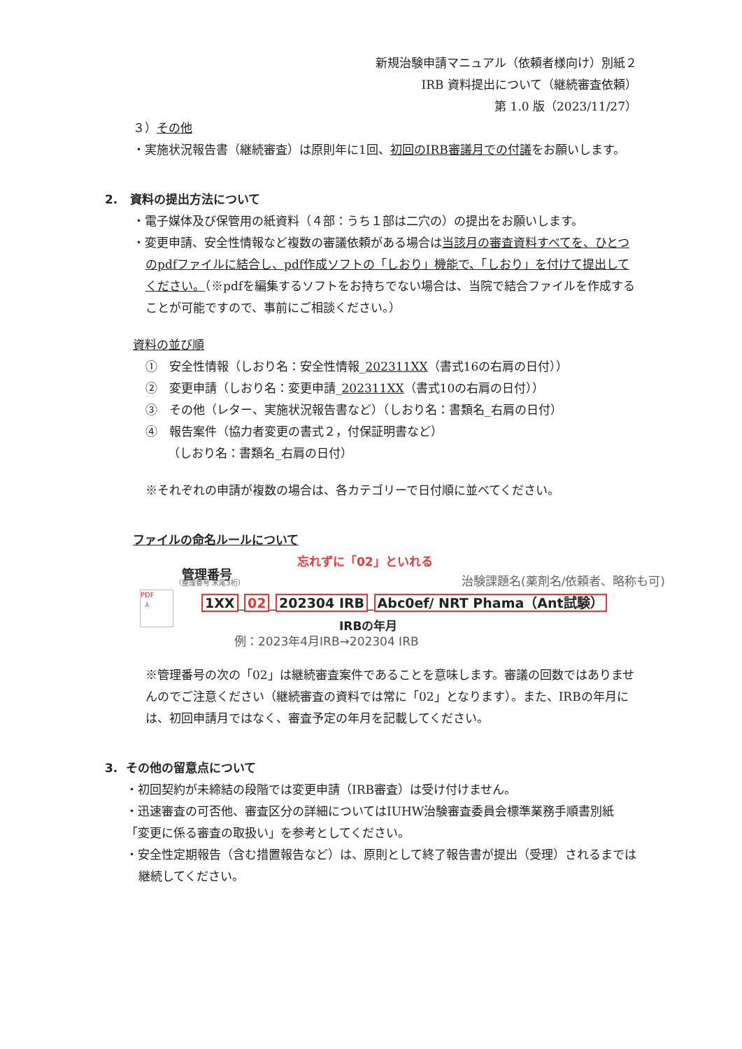新規治験申請マニュアル（依頼者様向け）別紙２
IRB 資料提出について（継続審査依頼）
第 1.0 版（2023/11/27）
３）その他
・実施状況報告書（継続審査）は原則年に1回、初回のIRB審議月での付議をお願いします。
2. 資料の提出方法について
・電子媒体及び保管用の紙資料（４部：うち１部は二穴の）の提出をお願いします。
・変更申請、安全性情報など複数の審議依頼がある場合は当該月の審査資料すべてを、ひとつのpdfファイルに結合し、pdf作成ソフトの「しおり」機能で、「しおり」を付けて提出してください。（※pdfを編集するソフトをお持ちでない場合は、当院で結合ファイルを作成することが可能ですので、事前にご相談ください。）
資料の並び順
①　安全性情報（しおり名：安全性情報_202311XX（書式16の右肩の日付））
②　変更申請（しおり名：変更申請_202311XX（書式10の右肩の日付））
③　その他（レター、実施状況報告書など）（しおり名：書類名_右肩の日付）
④　報告案件（協力者変更の書式２，付保証明書など）
（しおり名：書類名_右肩の日付）
※それぞれの申請が複数の場合は、各カテゴリーで日付順に並べてください。
ファイルの命名ルールについて
忘れずに「02」といれる
管理番号
（整理番号 末尾3桁） 治験課題名(薬剤名/依頼者、略称も可)
PDF
⅄
1XX _ 02 _ 202304 IRB _ Abc0ef/ NRT Phama（Ant試験）
IRBの年月
例：2023年4月IRB→202304 IRB
※管理番号の次の「02」は継続審査案件であることを意味します。審議の回数ではありませんのでご注意ください（継続審査の資料では常に「02」となります）。また、IRBの年月には、初回申請月ではなく、審査予定の年月を記載してください。
3. その他の留意点について
・初回契約が未締結の段階では変更申請（IRB審査）は受け付けません。
・迅速審査の可否他、審査区分の詳細についてはIUHW治験審査委員会標準業務手順書別紙「変更に係る審査の取扱い」を参考としてください。
・安全性定期報告（含む措置報告など）は、原則として終了報告書が提出（受理）されるまでは継続してください。